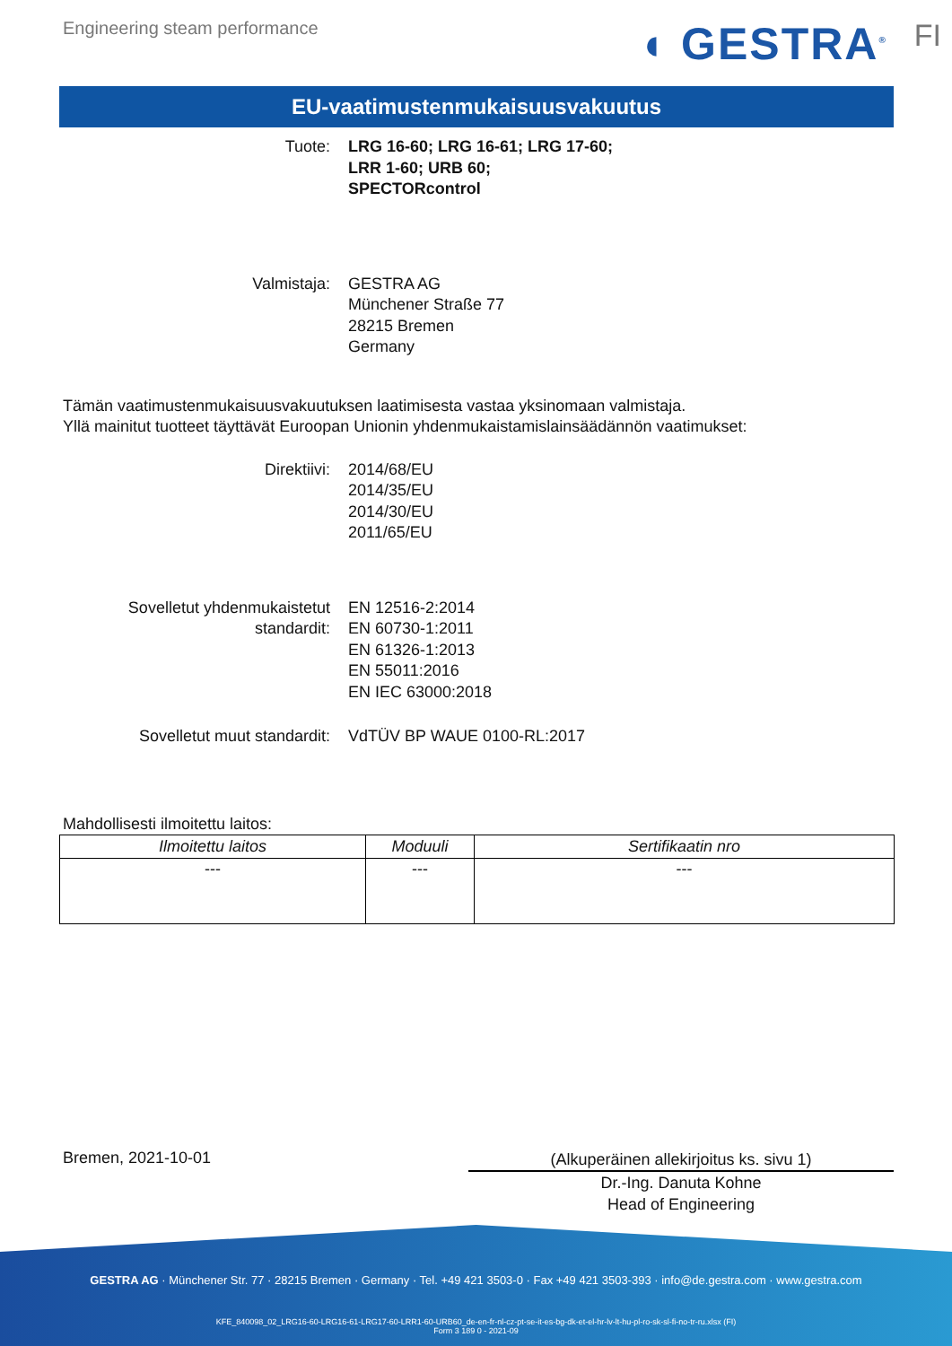Engineering steam performance ◖ GESTRA<sup>®</sup> FI
EU-vaatimustenmukaisuusvakuutus
Tuote: LRG 16-60; LRG 16-61; LRG 17-60;
LRR 1-60; URB 60;
SPECTORcontrol
Valmistaja: GESTRA AG
Münchener Straße 77
28215 Bremen
Germany
Tämän vaatimustenmukaisuusvakuutuksen laatimisesta vastaa yksinomaan valmistaja.
Yllä mainitut tuotteet täyttävät Euroopan Unionin yhdenmukaistamislainsäädännön vaatimukset:
Direktiivi: 2014/68/EU
2014/35/EU
2014/30/EU
2011/65/EU
Sovelletut yhdenmukaistetut
standardit:
EN 12516-2:2014
EN 60730-1:2011
EN 61326-1:2013
EN 55011:2016
EN IEC 63000:2018
Sovelletut muut standardit: VdTÜV BP WAUE 0100-RL:2017
Mahdollisesti ilmoitettu laitos:
| Ilmoitettu laitos | Moduuli | Sertifikaatin nro |
| --- | --- | --- |
| --- | --- | --- |
Bremen, 2021-10-01
(Alkuperäinen allekirjoitus ks. sivu 1)
Dr.-Ing. Danuta Kohne
Head of Engineering
GESTRA AG · Münchener Str. 77 · 28215 Bremen · Germany · Tel. +49 421 3503-0 · Fax +49 421 3503-393 · info@de.gestra.com · www.gestra.com
KFE_840098_02_LRG16-60-LRG16-61-LRG17-60-LRR1-60-URB60_de-en-fr-nl-cz-pt-se-it-es-bg-dk-et-el-hr-lv-lt-hu-pl-ro-sk-sl-fi-no-tr-ru.xlsx (FI)
Form 3 189 0 - 2021-09